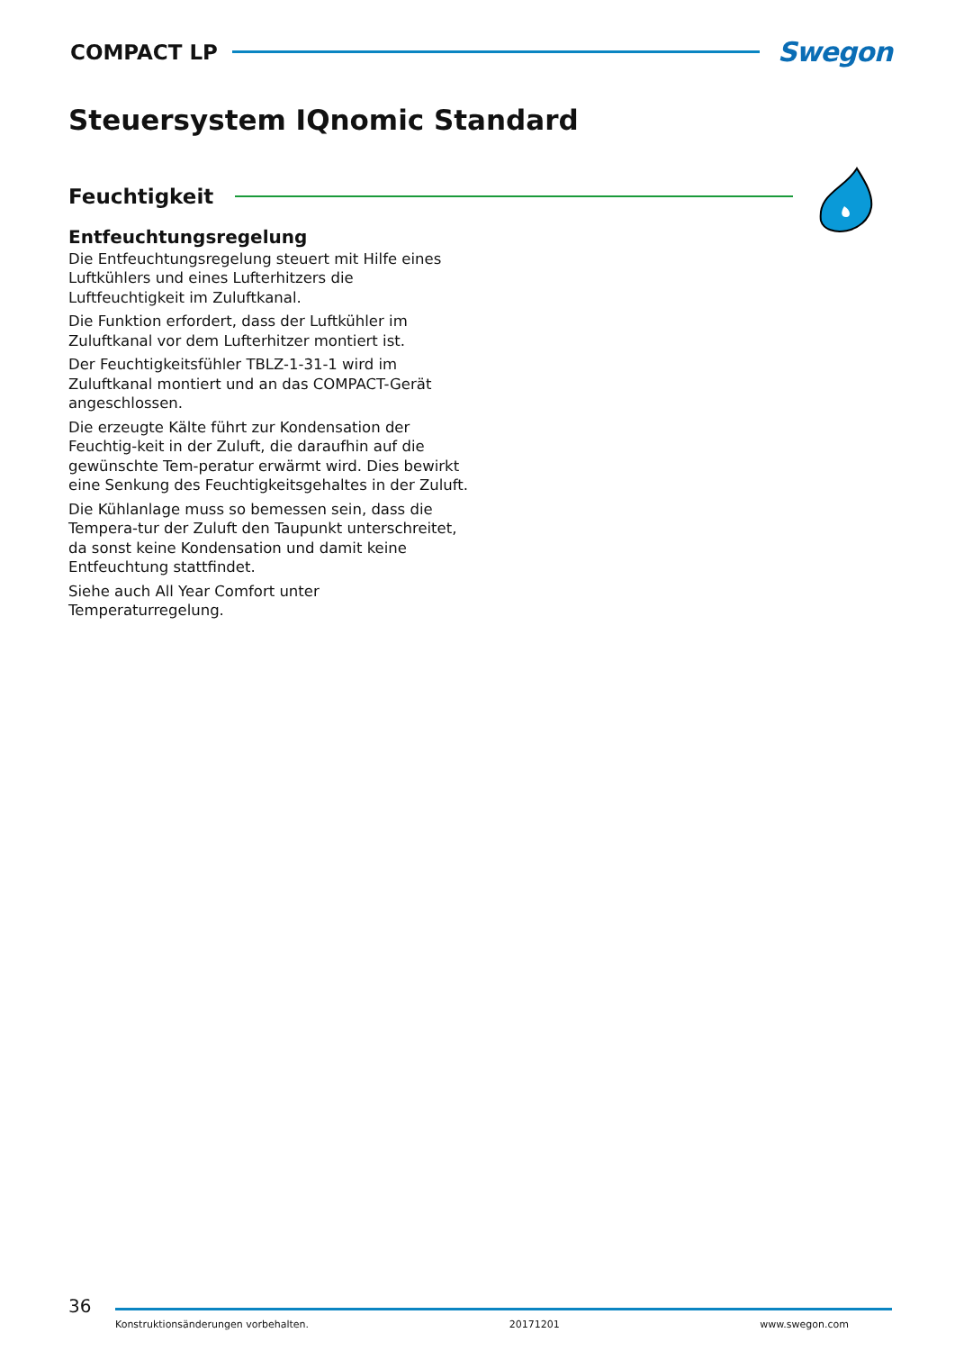COMPACT LP Swegon
Steuersystem IQnomic Standard
Feuchtigkeit
Entfeuchtungsregelung
Die Entfeuchtungsregelung steuert mit Hilfe eines Luftkühlers und eines Lufterhitzers die Luftfeuchtigkeit im Zuluftkanal.
Die Funktion erfordert, dass der Luftkühler im Zuluftkanal vor dem Lufterhitzer montiert ist.
Der Feuchtigkeitsfühler TBLZ-1-31-1 wird im Zuluftkanal montiert und an das COMPACT-Gerät angeschlossen.
Die erzeugte Kälte führt zur Kondensation der Feuchtig-keit in der Zuluft, die daraufhin auf die gewünschte Tem-peratur erwärmt wird. Dies bewirkt eine Senkung des Feuchtigkeitsgehaltes in der Zuluft.
Die Kühlanlage muss so bemessen sein, dass die Tempera-tur der Zuluft den Taupunkt unterschreitet, da sonst keine Kondensation und damit keine Entfeuchtung stattfindet.
Siehe auch All Year Comfort unter Temperaturregelung.
36
Konstruktionsänderungen vorbehalten. 20171201 www.swegon.com